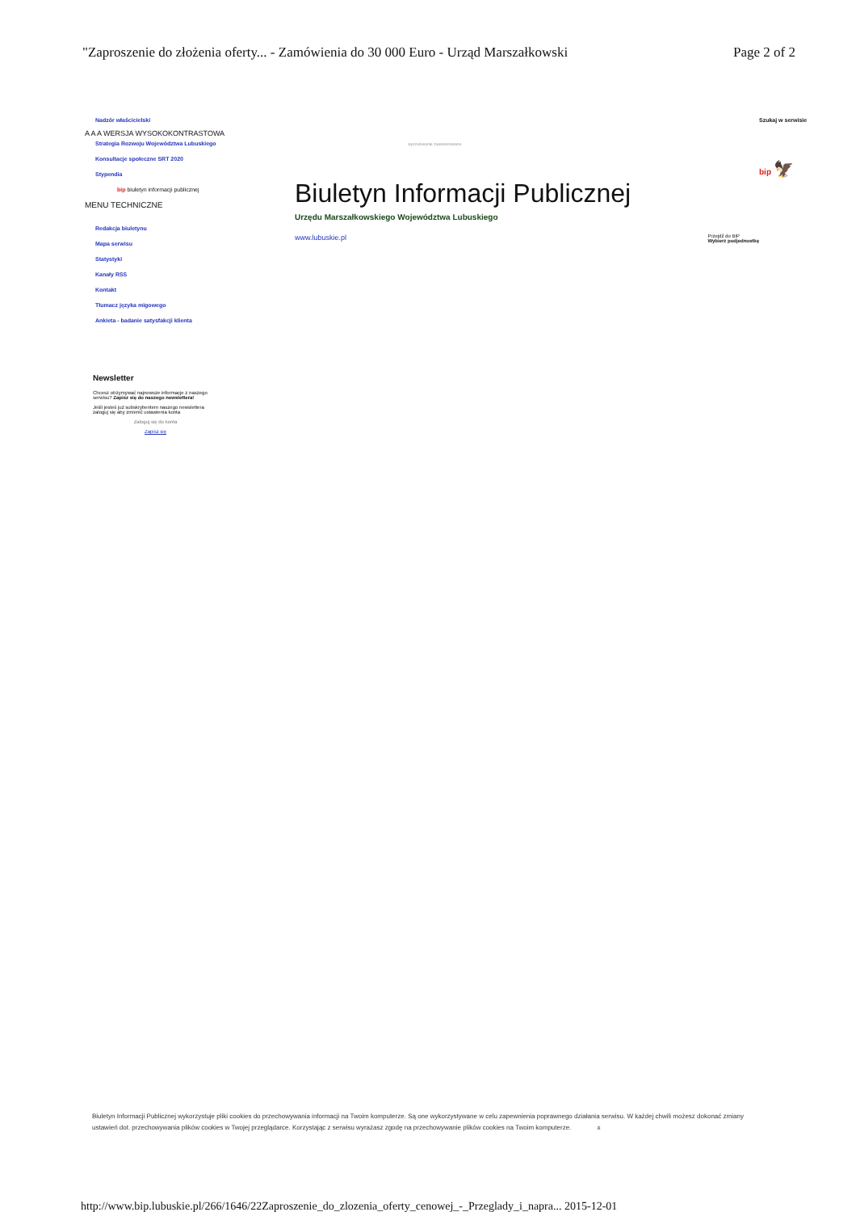"Zaproszenie do złożenia oferty... - Zamówienia do 30 000 Euro - Urząd Marszałkowski Page 2 of 2
Nadzór właścicielski
A A A WERSJA WYSOKOKONTRASTOWA
Strategia Rozwoju Województwa Lubuskiego
Konsultacje społeczne SRT 2020
Stypendia
bip biuletyn informacji publicznej
MENU TECHNICZNE
Redakcja biuletynu
Mapa serwisu
Statystyki
Kanały RSS
Kontakt
Tłumacz języka migowego
Ankieta - badanie satysfakcji klienta
wyszukiwanie zaawansowane
Biuletyn Informacji Publicznej
Urzędu Marszałkowskiego Województwa Lubuskiego
www.lubuskie.pl Przejdź do BIP
Wybierz podjednostkę
Szukaj w serwisie
bip 🦅
Newsletter
Chcesz otrzymywać najnowsze informacje z naszego serwisu? Zapisz się do naszego newslettera!
Jeśli jesteś już subskrybentem naszego newslettera zaloguj się aby zmienić ustawienia konta
Zaloguj się do konta
Zapisz się
Biuletyn Informacji Publicznej wykorzystuje pliki cookies do przechowywania informacji na Twoim komputerze. Są one wykorzystywane w celu zapewnienia poprawnego działania serwisu. W każdej chwili możesz dokonać zmiany ustawień dot. przechowywania plików cookies w Twojej przeglądarce. Korzystając z serwisu wyrażasz zgodę na przechowywanie plików cookies na Twoim komputerze. x
http://www.bip.lubuskie.pl/266/1646/22Zaproszenie_do_zlozenia_oferty_cenowej_-_Przeglady_i_napra... 2015-12-01